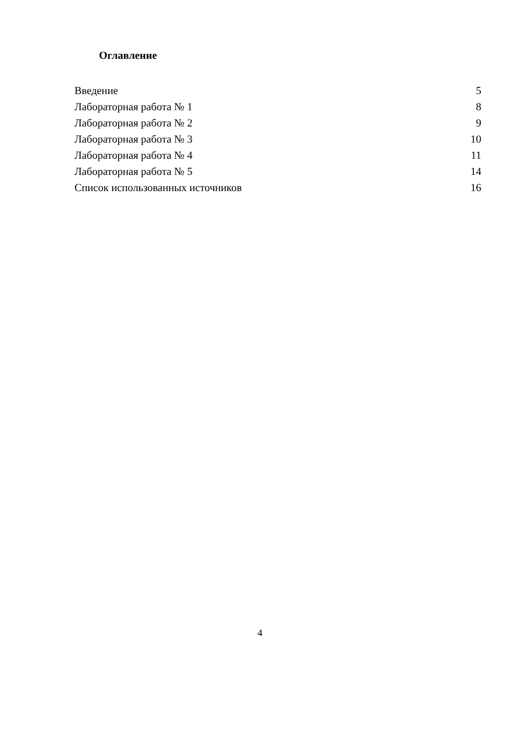Оглавление
Введение 5
Лабораторная работа № 1 8
Лабораторная работа № 2 9
Лабораторная работа № 3 10
Лабораторная работа № 4 11
Лабораторная работа № 5 14
Список использованных источников 16
4